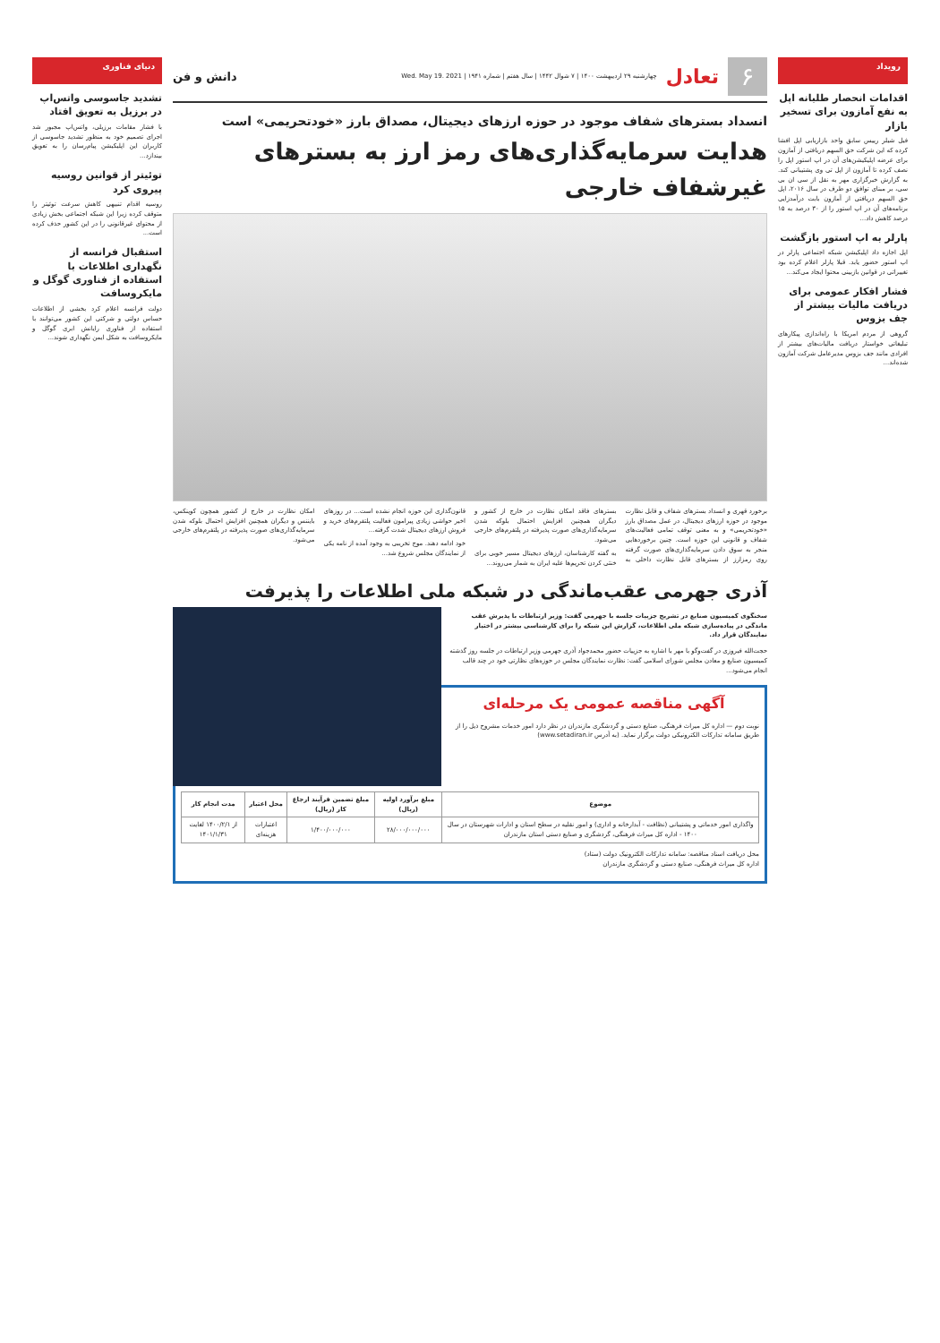رویداد
اقدامات انحصار طلبانه اپل به نفع آمازون برای تسخیر بازار
فیل شیلر رییس سابق واحد بازاریابی اپل افشا کرده که این شرکت حق السهم دریافتی از آمازون برای عرضه اپلیکیشن‌های آن در اپ استور اپل را نصف کرده تا آمازون از اپل تی وی پشتیبانی کند. به گزارش خبرگزاری مهر به نقل از سی ان بی سی، بر مبنای توافق دو طرف در سال ۲۰۱۶، اپل حق السهم دریافتی از آمازون بابت درآمدزایی برنامه‌های آن در اپ استور را از ۳۰ درصد به ۱۵ درصد کاهش داد...
پارلر به اپ استور بازگشت
اپل اجازه داد اپلیکیشن شبکه اجتماعی پارلر در اپ استور حضور یابد. قبلا پارلر اعلام کرده بود تغییراتی در قوانین بازبینی محتوا ایجاد می‌کند...
فشار افکار عمومی برای دریافت مالیات بیشتر از جف بزوس
گروهی از مردم امریکا با راه‌اندازی پیکارهای تبلیغاتی خواستار دریافت مالیات‌های بیشتر از افرادی مانند جف بزوس مدیرعامل شرکت آمازون شده‌اند...
۶
تعادل
چهارشنبه ۲۹ اردیبهشت ۱۴۰۰ | ۷ شوال ۱۴۴۲ | سال هفتم | شماره ۱۹۴۱ | Wed. May 19. 2021
دانش و فن
انسداد بسترهای شفاف موجود در حوزه ارزهای دیجیتال، مصداق بارز «خودتحریمی» است
هدایت سرمایه‌گذاری‌های رمز ارز به بسترهای غیرشفاف خارجی
برخورد قهری و انسداد بسترهای شفاف و قابل نظارت موجود در حوزه ارزهای دیجیتال، در عمل مصداق بارز «خودتحریمی» و به معنی توقف تمامی فعالیت‌های شفاف و قانونی این حوزه است. چنین برخوردهایی منجر به سوق دادن سرمایه‌گذاری‌های صورت گرفته روی رمزارز از بسترهای قابل نظارت داخلی به بسترهای فاقد امکان نظارت در خارج از کشور و دیگران همچنین افزایش احتمال بلوکه شدن سرمایه‌گذاری‌های صورت پذیرفته در پلتفرم‌های خارجی می‌شود.
به گفته کارشناسان، ارزهای دیجیتال مسیر خوبی برای خنثی کردن تحریم‌ها علیه ایران به شمار می‌روند...
قانون‌گذاری این حوزه انجام نشده است... در روزهای اخیر حواشی زیادی پیرامون فعالیت پلتفرم‌های خرید و فروش ارزهای دیجیتال شدت گرفته...
خود ادامه دهند. موج تخریبی به وجود آمده از نامه یکی از نمایندگان مجلس شروع شد...
امکان نظارت در خارج از کشور همچون کوینکس، بایننس و دیگران همچنین افزایش احتمال بلوکه شدن سرمایه‌گذاری‌های صورت پذیرفته در پلتفرم‌های خارجی می‌شود.
آذری جهرمی عقب‌ماندگی در شبکه ملی اطلاعات را پذیرفت
سخنگوی کمیسیون صنایع در تشریح جزییات جلسه با جهرمی گفت: وزیر ارتباطات با پذیرش عقب ماندگی در پیاده‌سازی شبکه ملی اطلاعات، گزارش این شبکه را برای کارشناسی بیشتر در اختیار نمایندگان قرار داد.
حجت‌الله فیروزی در گفت‌وگو با مهر با اشاره به جزییات حضور محمدجواد آذری جهرمی وزیر ارتباطات در جلسه روز گذشته کمیسیون صنایع و معادن مجلس شورای اسلامی گفت: نظارت نمایندگان مجلس در حوزه‌های نظارتی خود در چند قالب انجام می‌شود...
آگهی مناقصه عمومی یک مرحله‌ای
نوبت دوم — اداره کل میراث فرهنگی، صنایع دستی و گردشگری مازندران در نظر دارد امور خدمات مشروح ذیل را از طریق سامانه تدارکات الکترونیکی دولت برگزار نماید. (به آدرس www.setadiran.ir)
| موضوع | مبلغ برآورد اولیه (ریال) | مبلغ تضمین فرآیند ارجاع کار (ریال) | محل اعتبار | مدت انجام کار |
| --- | --- | --- | --- | --- |
| واگذاری امور خدماتی و پشتیبانی (نظافت - آبدارخانه و اداری) و امور نقلیه در سطح استان و ادارات شهرستان در سال ۱۴۰۰ - اداره کل میراث فرهنگی، گردشگری و صنایع دستی استان مازندران | ۲۸/۰۰۰/۰۰۰/۰۰۰ | ۱/۴۰۰/۰۰۰/۰۰۰ | اعتبارات هزینه‌ای | از ۱۴۰۰/۲/۱ لغایت ۱۴۰۱/۱/۳۱ |
محل دریافت اسناد مناقصه: سامانه تدارکات الکترونیک دولت (ستاد)
اداره کل میراث فرهنگی، صنایع دستی و گردشگری مازندران
دنیای فناوری
تشدید جاسوسی واتس‌اپ در برزیل به تعویق افتاد
با فشار مقامات برزیلی، واتس‌اپ مجبور شد اجرای تصمیم خود به منظور تشدید جاسوسی از کاربران این اپلیکیشن پیام‌رسان را به تعویق بیندازد...
توئیتر از قوانین روسیه پیروی کرد
روسیه اقدام تنبیهی کاهش سرعت توئیتر را متوقف کرده زیرا این شبکه اجتماعی بخش زیادی از محتوای غیرقانونی را در این کشور حذف کرده است...
استقبال فرانسه از نگهداری اطلاعات با استفاده از فناوری گوگل و مایکروسافت
دولت فرانسه اعلام کرد بخشی از اطلاعات حساس دولتی و شرکتی این کشور می‌توانند با استفاده از فناوری رایانش ابری گوگل و مایکروسافت به شکل ایمن نگهداری شوند...